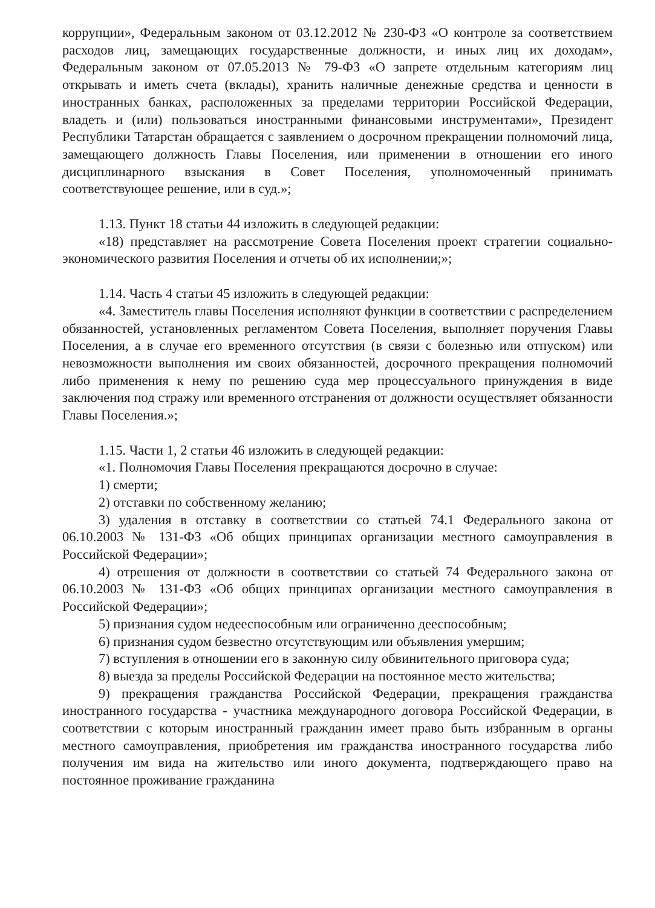коррупции», Федеральным законом от 03.12.2012 № 230-ФЗ «О контроле за соответствием расходов лиц, замещающих государственные должности, и иных лиц их доходам», Федеральным законом от 07.05.2013 № 79-ФЗ «О запрете отдельным категориям лиц открывать и иметь счета (вклады), хранить наличные денежные средства и ценности в иностранных банках, расположенных за пределами территории Российской Федерации, владеть и (или) пользоваться иностранными финансовыми инструментами», Президент Республики Татарстан обращается с заявлением о досрочном прекращении полномочий лица, замещающего должность Главы Поселения, или применении в отношении его иного дисциплинарного взыскания в Совет Поселения, уполномоченный принимать соответствующее решение, или в суд.»;
1.13. Пункт 18 статьи 44 изложить в следующей редакции:
«18) представляет на рассмотрение Совета Поселения проект стратегии социально-экономического развития Поселения и отчеты об их исполнении;»;
1.14. Часть 4 статьи 45 изложить в следующей редакции:
«4. Заместитель главы Поселения исполняют функции в соответствии с распределением обязанностей, установленных регламентом Совета Поселения, выполняет поручения Главы Поселения, а в случае его временного отсутствия (в связи с болезнью или отпуском) или невозможности выполнения им своих обязанностей, досрочного прекращения полномочий либо применения к нему по решению суда мер процессуального принуждения в виде заключения под стражу или временного отстранения от должности осуществляет обязанности Главы Поселения.»;
1.15. Части 1, 2 статьи 46 изложить в следующей редакции:
«1. Полномочия Главы Поселения прекращаются досрочно в случае:
1) смерти;
2) отставки по собственному желанию;
3) удаления в отставку в соответствии со статьей 74.1 Федерального закона от 06.10.2003 № 131-ФЗ «Об общих принципах организации местного самоуправления в Российской Федерации»;
4) отрешения от должности в соответствии со статьей 74 Федерального закона от 06.10.2003 № 131-ФЗ «Об общих принципах организации местного самоуправления в Российской Федерации»;
5) признания судом недееспособным или ограниченно дееспособным;
6) признания судом безвестно отсутствующим или объявления умершим;
7) вступления в отношении его в законную силу обвинительного приговора суда;
8) выезда за пределы Российской Федерации на постоянное место жительства;
9) прекращения гражданства Российской Федерации, прекращения гражданства иностранного государства - участника международного договора Российской Федерации, в соответствии с которым иностранный гражданин имеет право быть избранным в органы местного самоуправления, приобретения им гражданства иностранного государства либо получения им вида на жительство или иного документа, подтверждающего право на постоянное проживание гражданина